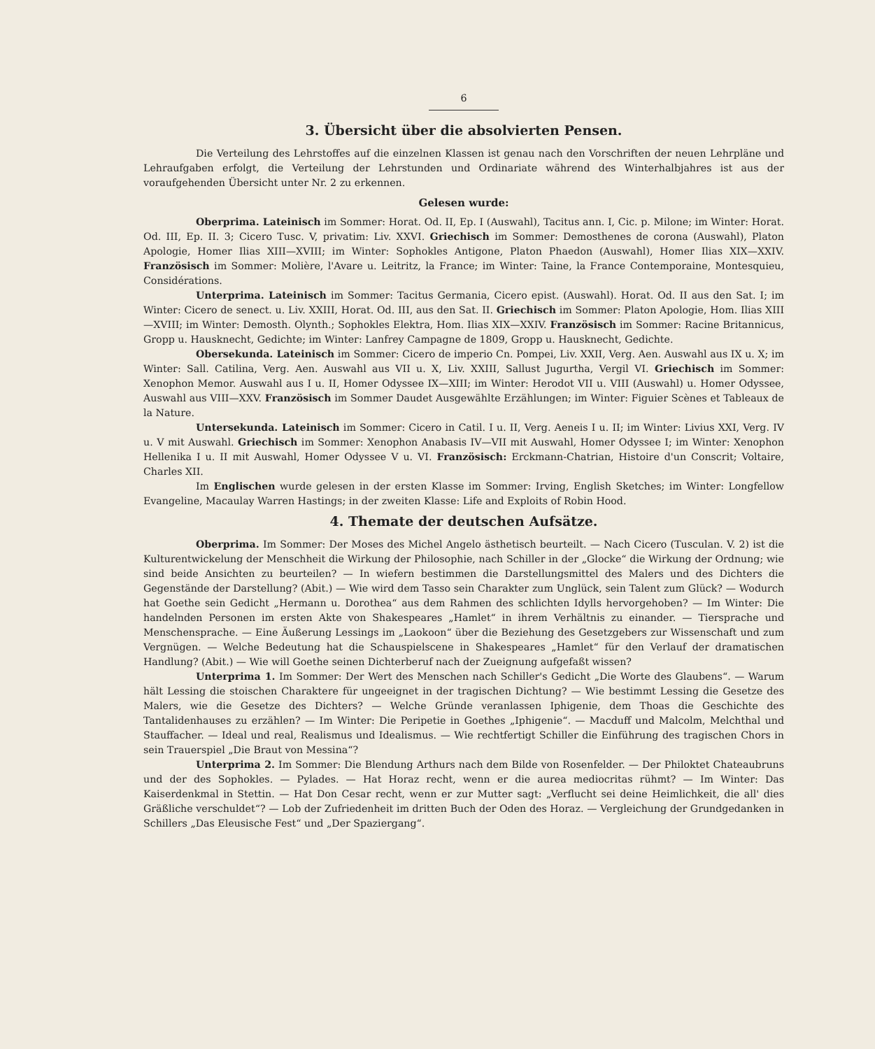6
3. Übersicht über die absolvierten Pensen.
Die Verteilung des Lehrstoffes auf die einzelnen Klassen ist genau nach den Vorschriften der neuen Lehrpläne und Lehraufgaben erfolgt, die Verteilung der Lehrstunden und Ordinariate während des Winterhalbjahres ist aus der voraufgehenden Übersicht unter Nr. 2 zu erkennen.
Gelesen wurde:
Oberprima. Lateinisch im Sommer: Horat. Od. II, Ep. I (Auswahl), Tacitus ann. I, Cic. p. Milone; im Winter: Horat. Od. III, Ep. II. 3; Cicero Tusc. V, privatim: Liv. XXVI. Griechisch im Sommer: Demosthenes de corona (Auswahl), Platon Apologie, Homer Ilias XIII—XVIII; im Winter: Sophokles Antigone, Platon Phaedon (Auswahl), Homer Ilias XIX—XXIV. Französisch im Sommer: Molière, l'Avare u. Leitritz, la France; im Winter: Taine, la France Contemporaine, Montesquieu, Considérations.
Unterprima. Lateinisch im Sommer: Tacitus Germania, Cicero epist. (Auswahl). Horat. Od. II aus den Sat. I; im Winter: Cicero de senect. u. Liv. XXIII, Horat. Od. III, aus den Sat. II. Griechisch im Sommer: Platon Apologie, Hom. Ilias XIII—XVIII; im Winter: Demosth. Olynth.; Sophokles Elektra, Hom. Ilias XIX—XXIV. Französisch im Sommer: Racine Britannicus, Gropp u. Hausknecht, Gedichte; im Winter: Lanfrey Campagne de 1809, Gropp u. Hausknecht, Gedichte.
Obersekunda. Lateinisch im Sommer: Cicero de imperio Cn. Pompei, Liv. XXII, Verg. Aen. Auswahl aus IX u. X; im Winter: Sall. Catilina, Verg. Aen. Auswahl aus VII u. X, Liv. XXIII, Sallust Jugurtha, Vergil VI. Griechisch im Sommer: Xenophon Memor. Auswahl aus I u. II, Homer Odyssee IX—XIII; im Winter: Herodot VII u. VIII (Auswahl) u. Homer Odyssee, Auswahl aus VIII—XXV. Französisch im Sommer Daudet Ausgewählte Erzählungen; im Winter: Figuier Scènes et Tableaux de la Nature.
Untersekunda. Lateinisch im Sommer: Cicero in Catil. I u. II, Verg. Aeneis I u. II; im Winter: Livius XXI, Verg. IV u. V mit Auswahl. Griechisch im Sommer: Xenophon Anabasis IV—VII mit Auswahl, Homer Odyssee I; im Winter: Xenophon Hellenika I u. II mit Auswahl, Homer Odyssee V u. VI. Französisch: Erckmann-Chatrian, Histoire d'un Conscrit; Voltaire, Charles XII.
Im Englischen wurde gelesen in der ersten Klasse im Sommer: Irving, English Sketches; im Winter: Longfellow Evangeline, Macaulay Warren Hastings; in der zweiten Klasse: Life and Exploits of Robin Hood.
4. Themate der deutschen Aufsätze.
Oberprima. Im Sommer: Der Moses des Michel Angelo ästhetisch beurteilt. — Nach Cicero (Tusculan. V. 2) ist die Kulturentwickelung der Menschheit die Wirkung der Philosophie, nach Schiller in der „Glocke“ die Wirkung der Ordnung; wie sind beide Ansichten zu beurteilen? — In wiefern bestimmen die Darstellungsmittel des Malers und des Dichters die Gegenstände der Darstellung? (Abit.) — Wie wird dem Tasso sein Charakter zum Unglück, sein Talent zum Glück? — Wodurch hat Goethe sein Gedicht „Hermann u. Dorothea“ aus dem Rahmen des schlichten Idylls hervorgehoben? — Im Winter: Die handelnden Personen im ersten Akte von Shakespeares „Hamlet“ in ihrem Verhältnis zu einander. — Tiersprache und Menschensprache. — Eine Äußerung Lessings im „Laokoon“ über die Beziehung des Gesetzgebers zur Wissenschaft und zum Vergnügen. — Welche Bedeutung hat die Schauspielscene in Shakespeares „Hamlet“ für den Verlauf der dramatischen Handlung? (Abit.) — Wie will Goethe seinen Dichterberuf nach der Zueignung aufgefaßt wissen?
Unterprima 1. Im Sommer: Der Wert des Menschen nach Schiller's Gedicht „Die Worte des Glaubens“. — Warum hält Lessing die stoischen Charaktere für ungeeignet in der tragischen Dichtung? — Wie bestimmt Lessing die Gesetze des Malers, wie die Gesetze des Dichters? — Welche Gründe veranlassen Iphigenie, dem Thoas die Geschichte des Tantalidenhauses zu erzählen? — Im Winter: Die Peripetie in Goethes „Iphigenie“. — Macduff und Malcolm, Melchthal und Stauffacher. — Ideal und real, Realismus und Idealismus. — Wie rechtfertigt Schiller die Einführung des tragischen Chors in sein Trauerspiel „Die Braut von Messina“?
Unterprima 2. Im Sommer: Die Blendung Arthurs nach dem Bilde von Rosenfelder. — Der Philoktet Chateaubruns und der des Sophokles. — Pylades. — Hat Horaz recht, wenn er die aurea mediocritas rühmt? — Im Winter: Das Kaiserdenkmal in Stettin. — Hat Don Cesar recht, wenn er zur Mutter sagt: „Verflucht sei deine Heimlichkeit, die all' dies Gräßliche verschuldet“? — Lob der Zufriedenheit im dritten Buch der Oden des Horaz. — Vergleichung der Grundgedanken in Schillers „Das Eleusische Fest“ und „Der Spaziergang“.